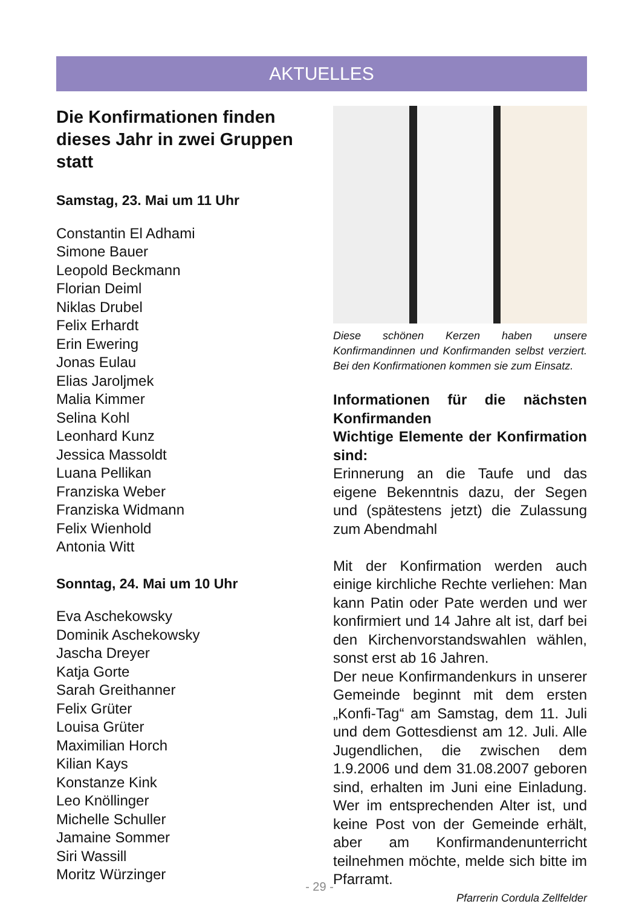AKTUELLES
Die Konfirmationen finden dieses Jahr in zwei Gruppen statt
Samstag, 23. Mai um 11 Uhr
Constantin El Adhami
Simone Bauer
Leopold Beckmann
Florian Deiml
Niklas Drubel
Felix Erhardt
Erin Ewering
Jonas Eulau
Elias Jaroljmek
Malia Kimmer
Selina Kohl
Leonhard Kunz
Jessica Massoldt
Luana Pellikan
Franziska Weber
Franziska Widmann
Felix Wienhold
Antonia Witt
Sonntag, 24. Mai um 10 Uhr
Eva Aschekowsky
Dominik Aschekowsky
Jascha Dreyer
Katja Gorte
Sarah Greithanner
Felix Grüter
Louisa Grüter
Maximilian Horch
Kilian Kays
Konstanze Kink
Leo Knöllinger
Michelle Schuller
Jamaine Sommer
Siri Wassill
Moritz Würzinger
Diese schönen Kerzen haben unsere Konfirmandinnen und Konfirmanden selbst verziert. Bei den Konfirmationen kommen sie zum Einsatz.
Informationen für die nächsten Konfirmanden
Wichtige Elemente der Konfirmation sind:
Erinnerung an die Taufe und das eigene Bekenntnis dazu, der Segen und (spätestens jetzt) die Zulassung zum Abendmahl
Mit der Konfirmation werden auch einige kirchliche Rechte verliehen: Man kann Patin oder Pate werden und wer konfirmiert und 14 Jahre alt ist, darf bei den Kirchenvorstandswahlen wählen, sonst erst ab 16 Jahren.
Der neue Konfirmandenkurs in unserer Gemeinde beginnt mit dem ersten „Konfi-Tag“ am Samstag, dem 11. Juli und dem Gottesdienst am 12. Juli. Alle Jugendlichen, die zwischen dem 1.9.2006 und dem 31.08.2007 geboren sind, erhalten im Juni eine Einladung. Wer im entsprechenden Alter ist, und keine Post von der Gemeinde erhält, aber am Konfirmandenunterricht teilnehmen möchte, melde sich bitte im Pfarramt.
Pfarrerin Cordula Zellfelder
- 29 -